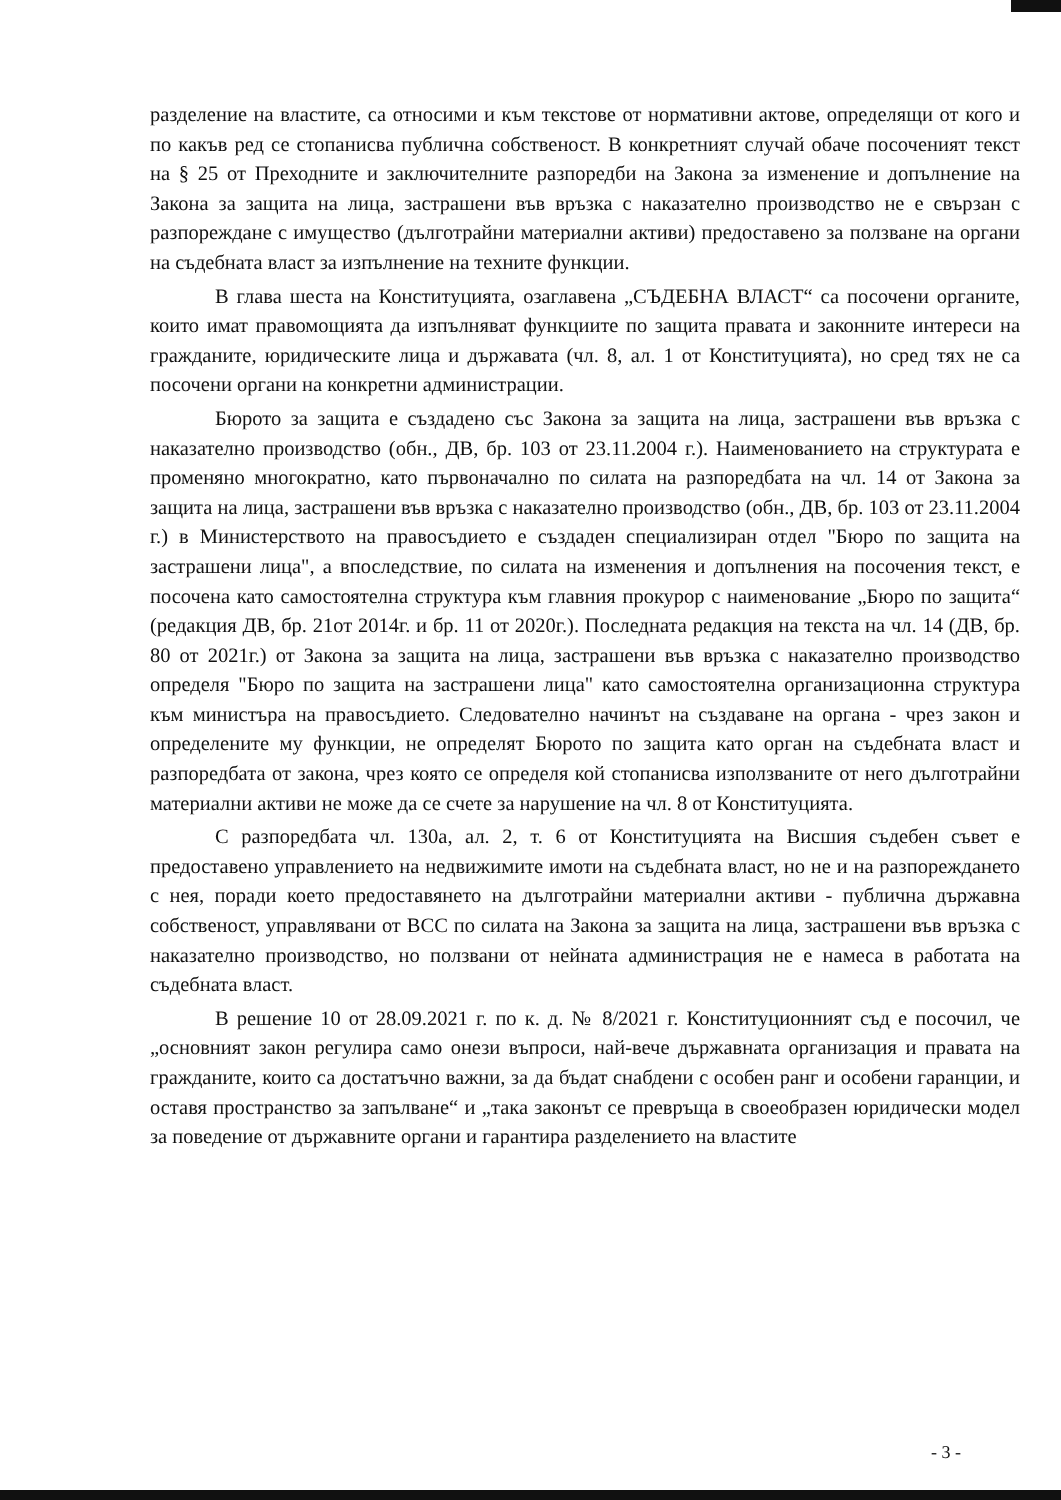разделение на властите, са относими и към текстове от нормативни актове, определящи от кого и по какъв ред се стопанисва публична собственост. В конкретният случай обаче посоченият текст на § 25 от Преходните и заключителните разпоредби на Закона за изменение и допълнение на Закона за защита на лица, застрашени във връзка с наказателно производство не е свързан с разпореждане с имущество (дълготрайни материални активи) предоставено за ползване на органи на съдебната власт за изпълнение на техните функции.
В глава шеста на Конституцията, озаглавена „СЪДЕБНА ВЛАСТ“ са посочени органите, които имат правомощията да изпълняват функциите по защита правата и законните интереси на гражданите, юридическите лица и държавата (чл. 8, ал. 1 от Конституцията), но сред тях не са посочени органи на конкретни администрации.
Бюрото за защита е създадено със Закона за защита на лица, застрашени във връзка с наказателно производство (обн., ДВ, бр. 103 от 23.11.2004 г.). Наименованието на структурата е променяно многократно, като първоначално по силата на разпоредбата на чл. 14 от Закона за защита на лица, застрашени във връзка с наказателно производство (обн., ДВ, бр. 103 от 23.11.2004 г.) в Министерството на правосъдието е създаден специализиран отдел "Бюро по защита на застрашени лица", а впоследствие, по силата на изменения и допълнения на посочения текст, е посочена като самостоятелна структура към главния прокурор с наименование „Бюро по защита“ (редакция ДВ, бр. 21от 2014г. и бр. 11 от 2020г.). Последната редакция на текста на чл. 14 (ДВ, бр. 80 от 2021г.) от Закона за защита на лица, застрашени във връзка с наказателно производство определя "Бюро по защита на застрашени лица" като самостоятелна организационна структура към министъра на правосъдието. Следователно начинът на създаване на органа - чрез закон и определените му функции, не определят Бюрото по защита като орган на съдебната власт и разпоредбата от закона, чрез която се определя кой стопанисва използваните от него дълготрайни материални активи не може да се счете за нарушение на чл. 8 от Конституцията.
С разпоредбата чл. 130а, ал. 2, т. 6 от Конституцията на Висшия съдебен съвет е предоставено управлението на недвижимите имоти на съдебната власт, но не и на разпореждането с нея, поради което предоставянето на дълготрайни материални активи - публична държавна собственост, управлявани от ВСС по силата на Закона за защита на лица, застрашени във връзка с наказателно производство, но ползвани от нейната администрация не е намеса в работата на съдебната власт.
В решение 10 от 28.09.2021 г. по к. д. № 8/2021 г. Конституционният съд е посочил, че „основният закон регулира само онези въпроси, най-вече държавната организация и правата на гражданите, които са достатъчно важни, за да бъдат снабдени с особен ранг и особени гаранции, и оставя пространство за запълване“ и „така законът се превръща в своеобразен юридически модел за поведение от държавните органи и гарантира разделението на властите
- 3 -